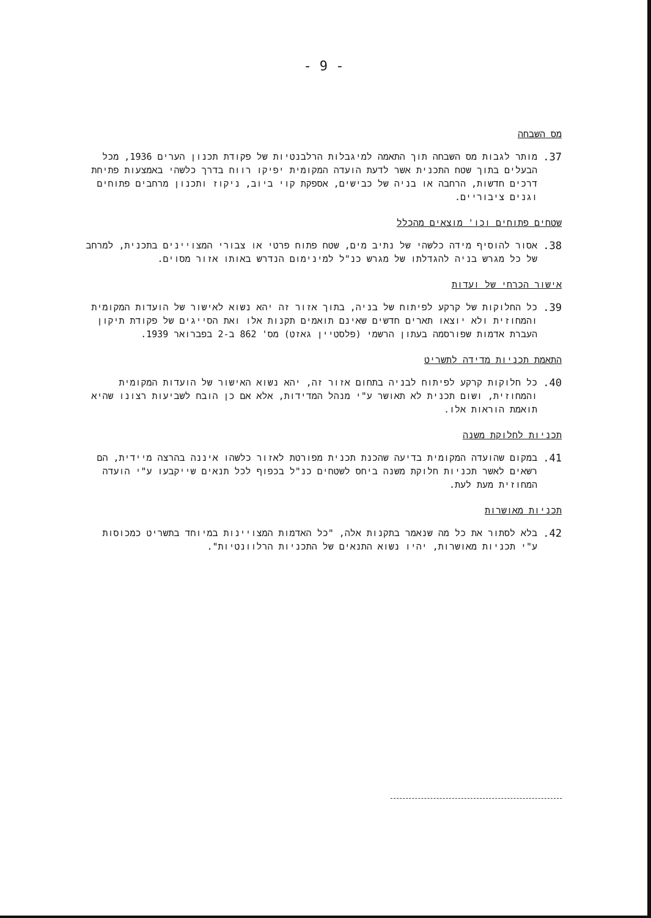- 9 -
מס השבחה
37. מותר לגבות מס השבחה תוך התאמה למיגבלות הרלבנטיות של פקודת תכנון הערים 1936, מכל הבעלים בתוך שטח התכנית אשר לדעת הועדה המקומית יפיקו רווח בדרך כלשהי באמצעות פתיחת דרכים חדשות, הרחבה או בניה של כבישים, אספקת קוי ביוב, ניקוז ותכנון מרחבים פתוחים וגנים ציבוריים.
שטחים פתוחים וכו' מוצאים מהכלל
38. אסור להוסיף מידה כלשהי של נתיב מים, שטח פתוח פרטי או צבורי המצויינים בתכנית, למרחב של כל מגרש בניה להגדלתו של מגרש כנ"ל למינימום הנדרש באותו אזור מסוים.
אישור הכרחי של ועדות
39. כל החלוקות של קרקע לפיתוח של בניה, בתוך אזור זה יהא נשוא לאישור של הועדות המקומית והמחוזית ולא יוצאו תארים חדשים שאינם תואמים תקנות אלו ואת הסייגים של פקודת תיקון העברת אדמות שפורסמה בעתון הרשמי (פלסטיין גאזט) מס' 862 ב-2 בפברואר 1939.
התאמת תכניות מדידה לתשריט
40. כל חלוקות קרקע לפיתוח לבניה בתחום אזור זה, יהא נשוא האישור של הועדות המקומית והמחוזית, ושום תכנית לא תאושר ע"י מנהל המדידות, אלא אם כן הובח לשביעות רצונו שהיא תואמת הוראות אלו.
תכניות לחלוקת משנה
41. במקום שהועדה המקומית בדיעה שהכנת תכנית מפורטת לאזור כלשהו איננה בהרצה מיידית, הם רשאים לאשר תכניות חלוקת משנה ביחס לשטחים כנ"ל בכפוף לכל תנאים שייקבעו ע"י הועדה המחוזית מעת לעת.
תכניות מאושרות
42. בלא לסתור את כל מה שנאמר בתקנות אלה, "כל האדמות המצויינות במיוחד בתשריט כמכוסות ע"י תכניות מאושרות, יהיו נשוא התנאים של התכניות הרלוונטיות".